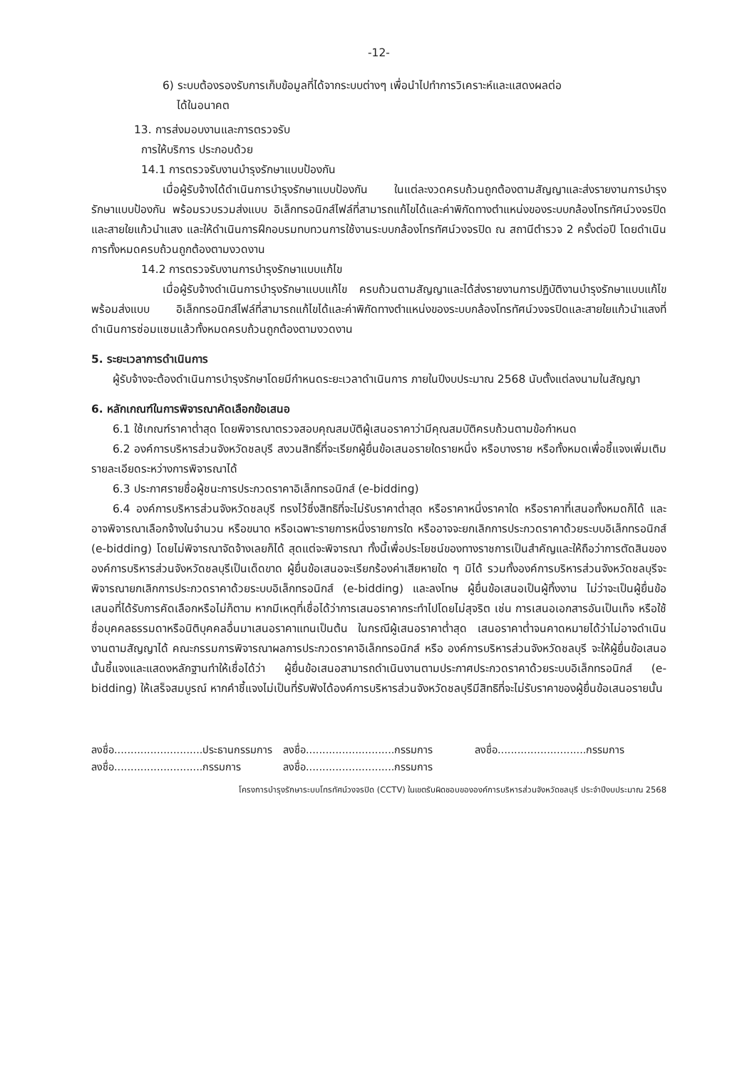-12-
6) ระบบต้องรองรับการเก็บข้อมูลที่ได้จากระบบต่างๆ เพื่อนำไปทำการวิเคราะห์และแสดงผลต่อ
ได้ในอนาคต
13. การส่งมอบงานและการตรวจรับ
การให้บริการ ประกอบด้วย
14.1 การตรวจรับงานบำรุงรักษาแบบป้องกัน
เมื่อผู้รับจ้างได้ดำเนินการบำรุงรักษาแบบป้องกัน ในแต่ละงวดครบถ้วนถูกต้องตามสัญญาและส่งรายงานการบำรุงรักษาแบบป้องกัน พร้อมรวบรวมส่งแบบ อิเล็กทรอนิกส์ไฟล์ที่สามารถแก้ไขได้และค่าพิกัดทางตำแหน่งของระบบกล้องโทรทัศน์วงจรปิดและสายใยแก้วนำแสง และให้ดำเนินการฝึกอบรมทบทวนการใช้งานระบบกล้องโทรทัศน์วงจรปิด ณ สถานีตำรวจ 2 ครั้งต่อปี โดยดำเนินการทั้งหมดครบถ้วนถูกต้องตามงวดงาน
14.2 การตรวจรับงานการบำรุงรักษาแบบแก้ไข
เมื่อผู้รับจ้างดำเนินการบำรุงรักษาแบบแก้ไข ครบถ้วนตามสัญญาและได้ส่งรายงานการปฏิบัติงานบำรุงรักษาแบบแก้ไข พร้อมส่งแบบ อิเล็กทรอนิกส์ไฟล์ที่สามารถแก้ไขได้และค่าพิกัดทางตำแหน่งของระบบกล้องโทรทัศน์วงจรปิดและสายใยแก้วนำแสงที่ดำเนินการซ่อมแซมแล้วทั้งหมดครบถ้วนถูกต้องตามงวดงาน
5. ระยะเวลาการดำเนินการ
ผู้รับจ้างจะต้องดำเนินการบำรุงรักษาโดยมีกำหนดระยะเวลาดำเนินการ ภายในปีงบประมาณ 2568 นับตั้งแต่ลงนามในสัญญา
6. หลักเกณฑ์ในการพิจารณาคัดเลือกข้อเสนอ
6.1 ใช้เกณฑ์ราคาต่ำสุด โดยพิจารณาตรวจสอบคุณสมบัติผู้เสนอราคาว่ามีคุณสมบัติครบถ้วนตามข้อกำหนด
6.2 องค์การบริหารส่วนจังหวัดชลบุรี สงวนสิทธิ์ที่จะเรียกผู้ยื่นข้อเสนอรายใดรายหนึ่ง หรือบางราย หรือทั้งหมดเพื่อชี้แจงเพิ่มเติมรายละเอียดระหว่างการพิจารณาได้
6.3 ประกาศรายชื่อผู้ชนะการประกวดราคาอิเล็กทรอนิกส์ (e-bidding)
6.4 องค์การบริหารส่วนจังหวัดชลบุรี ทรงไว้ซึ่งสิทธิที่จะไม่รับราคาต่ำสุด หรือราคาหนึ่งราคาใด หรือราคาที่เสนอทั้งหมดก็ได้ และอาจพิจารณาเลือกจ้างในจำนวน หรือขนาด หรือเฉพาะรายการหนึ่งรายการใด หรืออาจจะยกเลิกการประกวดราคาด้วยระบบอิเล็กทรอนิกส์ (e-bidding) โดยไม่พิจารณาจัดจ้างเลยก็ได้ สุดแต่จะพิจารณา ทั้งนี้เพื่อประโยชน์ของทางราชการเป็นสำคัญและให้ถือว่าการตัดสินขององค์การบริหารส่วนจังหวัดชลบุรีเป็นเด็ดขาด ผู้ยื่นข้อเสนอจะเรียกร้องค่าเสียหายใด ๆ มิได้ รวมทั้งองค์การบริหารส่วนจังหวัดชลบุรีจะพิจารณายกเลิกการประกวดราคาด้วยระบบอิเล็กทรอนิกส์ (e-bidding) และลงโทษ ผู้ยื่นข้อเสนอเป็นผู้ทิ้งงาน ไม่ว่าจะเป็นผู้ยื่นข้อเสนอที่ได้รับการคัดเลือกหรือไม่ก็ตาม หากมีเหตุที่เชื่อได้ว่าการเสนอราคากระทำไปโดยไม่สุจริต เช่น การเสนอเอกสารอันเป็นเท็จ หรือใช้ชื่อบุคคลธรรมดาหรือนิติบุคคลอื่นมาเสนอราคาแทนเป็นต้น ในกรณีผู้เสนอราคาต่ำสุด เสนอราคาต่ำจนคาดหมายได้ว่าไม่อาจดำเนินงานตามสัญญาได้ คณะกรรมการพิจารณาผลการประกวดราคาอิเล็กทรอนิกส์ หรือ องค์การบริหารส่วนจังหวัดชลบุรี จะให้ผู้ยื่นข้อเสนอนั้นชี้แจงและแสดงหลักฐานทำให้เชื่อได้ว่า ผู้ยื่นข้อเสนอสามารถดำเนินงานตามประกาศประกวดราคาด้วยระบบอิเล็กทรอนิกส์ (e-bidding) ให้เสร็จสมบูรณ์ หากคำชี้แจงไม่เป็นที่รับฟังได้องค์การบริหารส่วนจังหวัดชลบุรีมีสิทธิที่จะไม่รับราคาของผู้ยื่นข้อเสนอรายนั้น
ลงชื่อ...........................ประธานกรรมการ
ลงชื่อ...........................กรรมการ
ลงชื่อ...........................กรรมการ
ลงชื่อ...........................กรรมการ
ลงชื่อ...........................กรรมการ
โครงการบำรุงรักษาระบบโทรทัศน์วงจรปิด (CCTV) ในเขตรับผิดชอบขององค์การบริหารส่วนจังหวัดชลบุรี ประจำปีงบประมาณ 2568